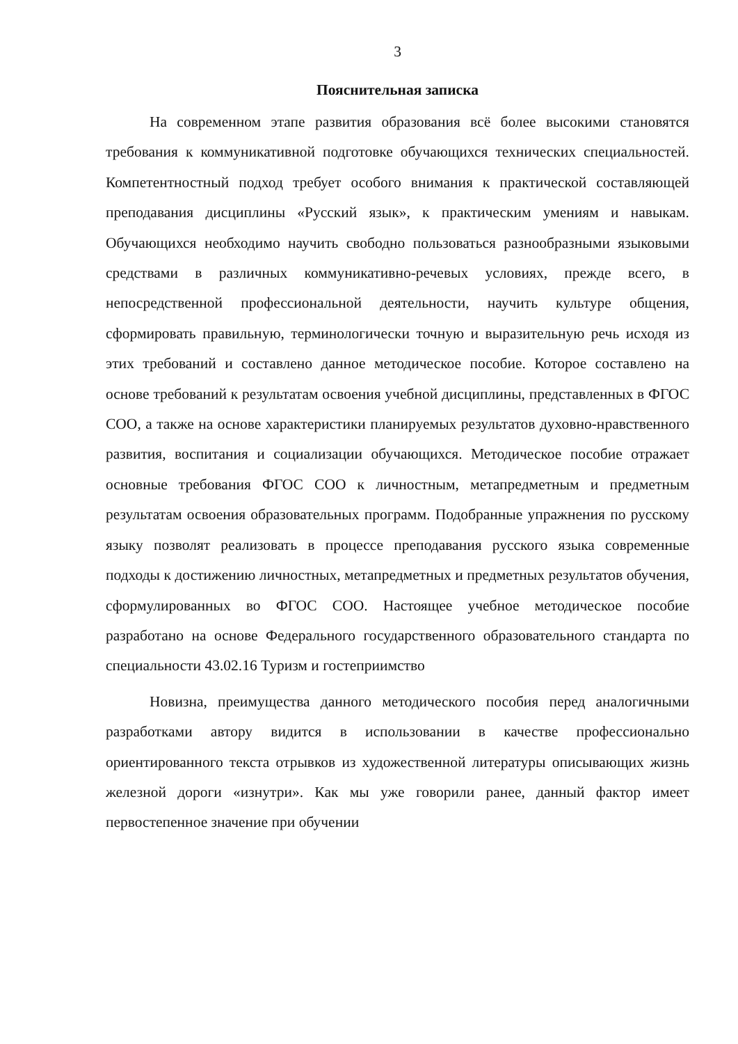3
Пояснительная записка
На современном этапе развития образования всё более высокими становятся требования к коммуникативной подготовке обучающихся технических специальностей. Компетентностный подход требует особого внимания к практической составляющей преподавания дисциплины «Русский язык», к практическим умениям и навыкам. Обучающихся необходимо научить свободно пользоваться разнообразными языковыми средствами в различных коммуникативно-речевых условиях, прежде всего, в непосредственной профессиональной деятельности, научить культуре общения, сформировать правильную, терминологически точную и выразительную речь исходя из этих требований и составлено данное методическое пособие. Которое составлено на основе требований к результатам освоения учебной дисциплины, представленных в ФГОС СОО, а также на основе характеристики планируемых результатов духовно-нравственного развития, воспитания и социализации обучающихся. Методическое пособие отражает основные требования ФГОС СОО к личностным, метапредметным и предметным результатам освоения образовательных программ. Подобранные упражнения по русскому языку позволят реализовать в процессе преподавания русского языка современные подходы к достижению личностных, метапредметных и предметных результатов обучения, сформулированных во ФГОС СОО. Настоящее учебное методическое пособие разработано на основе Федерального государственного образовательного стандарта по специальности 43.02.16 Туризм и гостеприимство
Новизна, преимущества данного методического пособия перед аналогичными разработками автору видится в использовании в качестве профессионально ориентированного текста отрывков из художественной литературы описывающих жизнь железной дороги «изнутри». Как мы уже говорили ранее, данный фактор имеет первостепенное значение при обучении